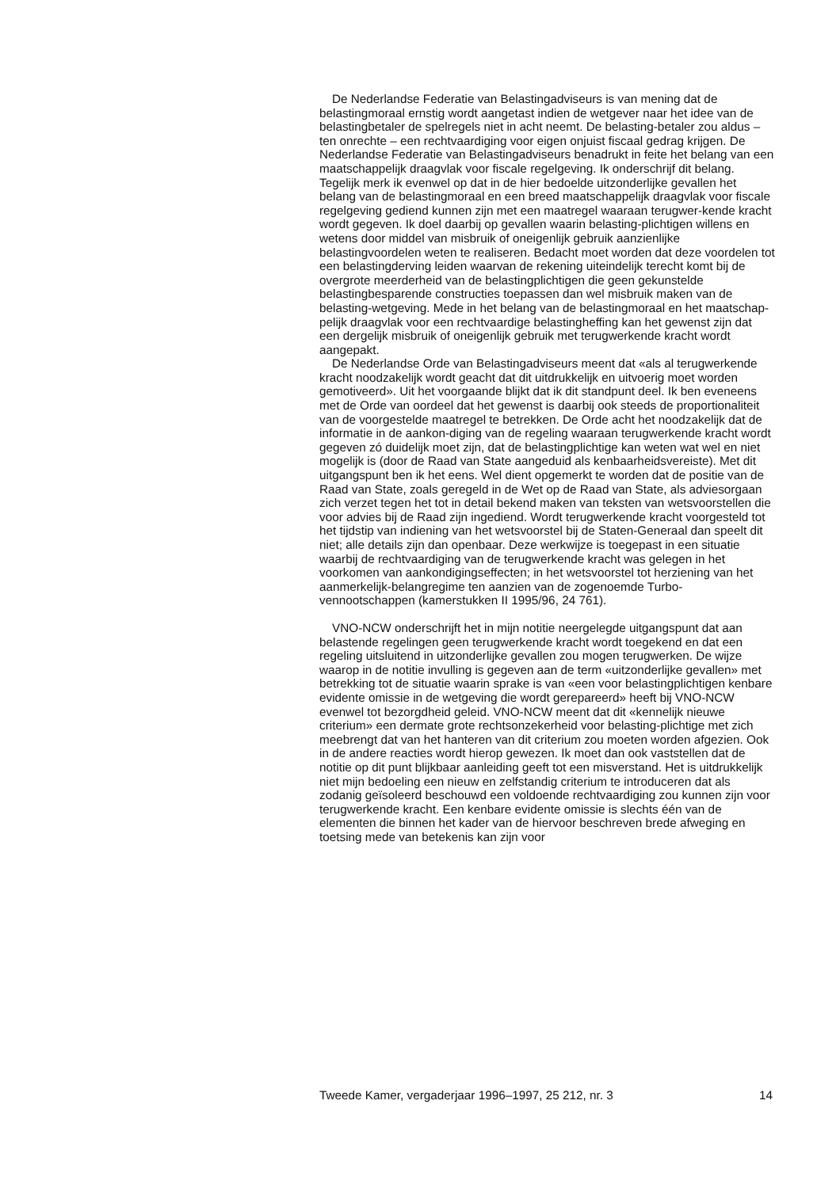De Nederlandse Federatie van Belastingadviseurs is van mening dat de belastingmoraal ernstig wordt aangetast indien de wetgever naar het idee van de belastingbetaler de spelregels niet in acht neemt. De belasting-betaler zou aldus – ten onrechte – een rechtvaardiging voor eigen onjuist fiscaal gedrag krijgen. De Nederlandse Federatie van Belastingadviseurs benadrukt in feite het belang van een maatschappelijk draagvlak voor fiscale regelgeving. Ik onderschrijf dit belang. Tegelijk merk ik evenwel op dat in de hier bedoelde uitzonderlijke gevallen het belang van de belastingmoraal en een breed maatschappelijk draagvlak voor fiscale regelgeving gediend kunnen zijn met een maatregel waaraan terugwer-kende kracht wordt gegeven. Ik doel daarbij op gevallen waarin belasting-plichtigen willens en wetens door middel van misbruik of oneigenlijk gebruik aanzienlijke belastingvoordelen weten te realiseren. Bedacht moet worden dat deze voordelen tot een belastingderving leiden waarvan de rekening uiteindelijk terecht komt bij de overgrote meerderheid van de belastingplichtigen die geen gekunstelde belastingbesparende constructies toepassen dan wel misbruik maken van de belasting-wetgeving. Mede in het belang van de belastingmoraal en het maatschap-pelijk draagvlak voor een rechtvaardige belastingheffing kan het gewenst zijn dat een dergelijk misbruik of oneigenlijk gebruik met terugwerkende kracht wordt aangepakt.
De Nederlandse Orde van Belastingadviseurs meent dat «als al terugwerkende kracht noodzakelijk wordt geacht dat dit uitdrukkelijk en uitvoerig moet worden gemotiveerd». Uit het voorgaande blijkt dat ik dit standpunt deel. Ik ben eveneens met de Orde van oordeel dat het gewenst is daarbij ook steeds de proportionaliteit van de voorgestelde maatregel te betrekken. De Orde acht het noodzakelijk dat de informatie in de aankon-diging van de regeling waaraan terugwerkende kracht wordt gegeven zó duidelijk moet zijn, dat de belastingplichtige kan weten wat wel en niet mogelijk is (door de Raad van State aangeduid als kenbaarheidsvereiste). Met dit uitgangspunt ben ik het eens. Wel dient opgemerkt te worden dat de positie van de Raad van State, zoals geregeld in de Wet op de Raad van State, als adviesorgaan zich verzet tegen het tot in detail bekend maken van teksten van wetsvoorstellen die voor advies bij de Raad zijn ingediend. Wordt terugwerkende kracht voorgesteld tot het tijdstip van indiening van het wetsvoorstel bij de Staten-Generaal dan speelt dit niet; alle details zijn dan openbaar. Deze werkwijze is toegepast in een situatie waarbij de rechtvaardiging van de terugwerkende kracht was gelegen in het voorkomen van aankondigingseffecten; in het wetsvoorstel tot herziening van het aanmerkelijk-belangregime ten aanzien van de zogenoemde Turbo-vennootschappen (kamerstukken II 1995/96, 24 761).
VNO-NCW onderschrijft het in mijn notitie neergelegde uitgangspunt dat aan belastende regelingen geen terugwerkende kracht wordt toegekend en dat een regeling uitsluitend in uitzonderlijke gevallen zou mogen terugwerken. De wijze waarop in de notitie invulling is gegeven aan de term «uitzonderlijke gevallen» met betrekking tot de situatie waarin sprake is van «een voor belastingplichtigen kenbare evidente omissie in de wetgeving die wordt gerepareerd» heeft bij VNO-NCW evenwel tot bezorgdheid geleid. VNO-NCW meent dat dit «kennelijk nieuwe criterium» een dermate grote rechtsonzekerheid voor belasting-plichtige met zich meebrengt dat van het hanteren van dit criterium zou moeten worden afgezien. Ook in de andere reacties wordt hierop gewezen. Ik moet dan ook vaststellen dat de notitie op dit punt blijkbaar aanleiding geeft tot een misverstand. Het is uitdrukkelijk niet mijn bedoeling een nieuw en zelfstandig criterium te introduceren dat als zodanig geïsoleerd beschouwd een voldoende rechtvaardiging zou kunnen zijn voor terugwerkende kracht. Een kenbare evidente omissie is slechts één van de elementen die binnen het kader van de hiervoor beschreven brede afweging en toetsing mede van betekenis kan zijn voor
Tweede Kamer, vergaderjaar 1996–1997, 25 212, nr. 3 14